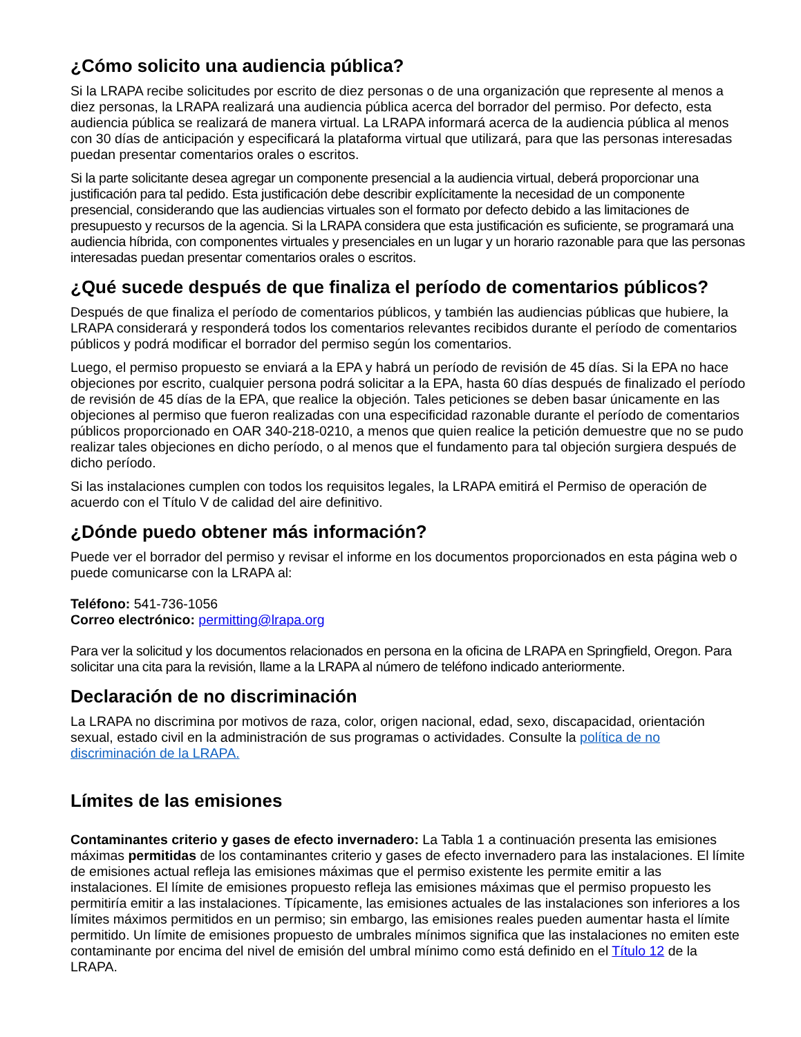¿Cómo solicito una audiencia pública?
Si la LRAPA recibe solicitudes por escrito de diez personas o de una organización que represente al menos a diez personas, la LRAPA realizará una audiencia pública acerca del borrador del permiso. Por defecto, esta audiencia pública se realizará de manera virtual. La LRAPA informará acerca de la audiencia pública al menos con 30 días de anticipación y especificará la plataforma virtual que utilizará, para que las personas interesadas puedan presentar comentarios orales o escritos.
Si la parte solicitante desea agregar un componente presencial a la audiencia virtual, deberá proporcionar una justificación para tal pedido. Esta justificación debe describir explícitamente la necesidad de un componente presencial, considerando que las audiencias virtuales son el formato por defecto debido a las limitaciones de presupuesto y recursos de la agencia. Si la LRAPA considera que esta justificación es suficiente, se programará una audiencia híbrida, con componentes virtuales y presenciales en un lugar y un horario razonable para que las personas interesadas puedan presentar comentarios orales o escritos.
¿Qué sucede después de que finaliza el período de comentarios públicos?
Después de que finaliza el período de comentarios públicos, y también las audiencias públicas que hubiere, la LRAPA considerará y responderá todos los comentarios relevantes recibidos durante el período de comentarios públicos y podrá modificar el borrador del permiso según los comentarios.
Luego, el permiso propuesto se enviará a la EPA y habrá un período de revisión de 45 días. Si la EPA no hace objeciones por escrito, cualquier persona podrá solicitar a la EPA, hasta 60 días después de finalizado el período de revisión de 45 días de la EPA, que realice la objeción. Tales peticiones se deben basar únicamente en las objeciones al permiso que fueron realizadas con una especificidad razonable durante el período de comentarios públicos proporcionado en OAR 340-218-0210, a menos que quien realice la petición demuestre que no se pudo realizar tales objeciones en dicho período, o al menos que el fundamento para tal objeción surgiera después de dicho período.
Si las instalaciones cumplen con todos los requisitos legales, la LRAPA emitirá el Permiso de operación de acuerdo con el Título V de calidad del aire definitivo.
¿Dónde puedo obtener más información?
Puede ver el borrador del permiso y revisar el informe en los documentos proporcionados en esta página web o puede comunicarse con la LRAPA al:
Teléfono: 541-736-1056
Correo electrónico: permitting@lrapa.org
Para ver la solicitud y los documentos relacionados en persona en la oficina de LRAPA en Springfield, Oregon. Para solicitar una cita para la revisión, llame a la LRAPA al número de teléfono indicado anteriormente.
Declaración de no discriminación
La LRAPA no discrimina por motivos de raza, color, origen nacional, edad, sexo, discapacidad, orientación sexual, estado civil en la administración de sus programas o actividades. Consulte la política de no discriminación de la LRAPA.
Límites de las emisiones
Contaminantes criterio y gases de efecto invernadero: La Tabla 1 a continuación presenta las emisiones máximas permitidas de los contaminantes criterio y gases de efecto invernadero para las instalaciones. El límite de emisiones actual refleja las emisiones máximas que el permiso existente les permite emitir a las instalaciones. El límite de emisiones propuesto refleja las emisiones máximas que el permiso propuesto les permitiría emitir a las instalaciones. Típicamente, las emisiones actuales de las instalaciones son inferiores a los límites máximos permitidos en un permiso; sin embargo, las emisiones reales pueden aumentar hasta el límite permitido. Un límite de emisiones propuesto de umbrales mínimos significa que las instalaciones no emiten este contaminante por encima del nivel de emisión del umbral mínimo como está definido en el Título 12 de la LRAPA.